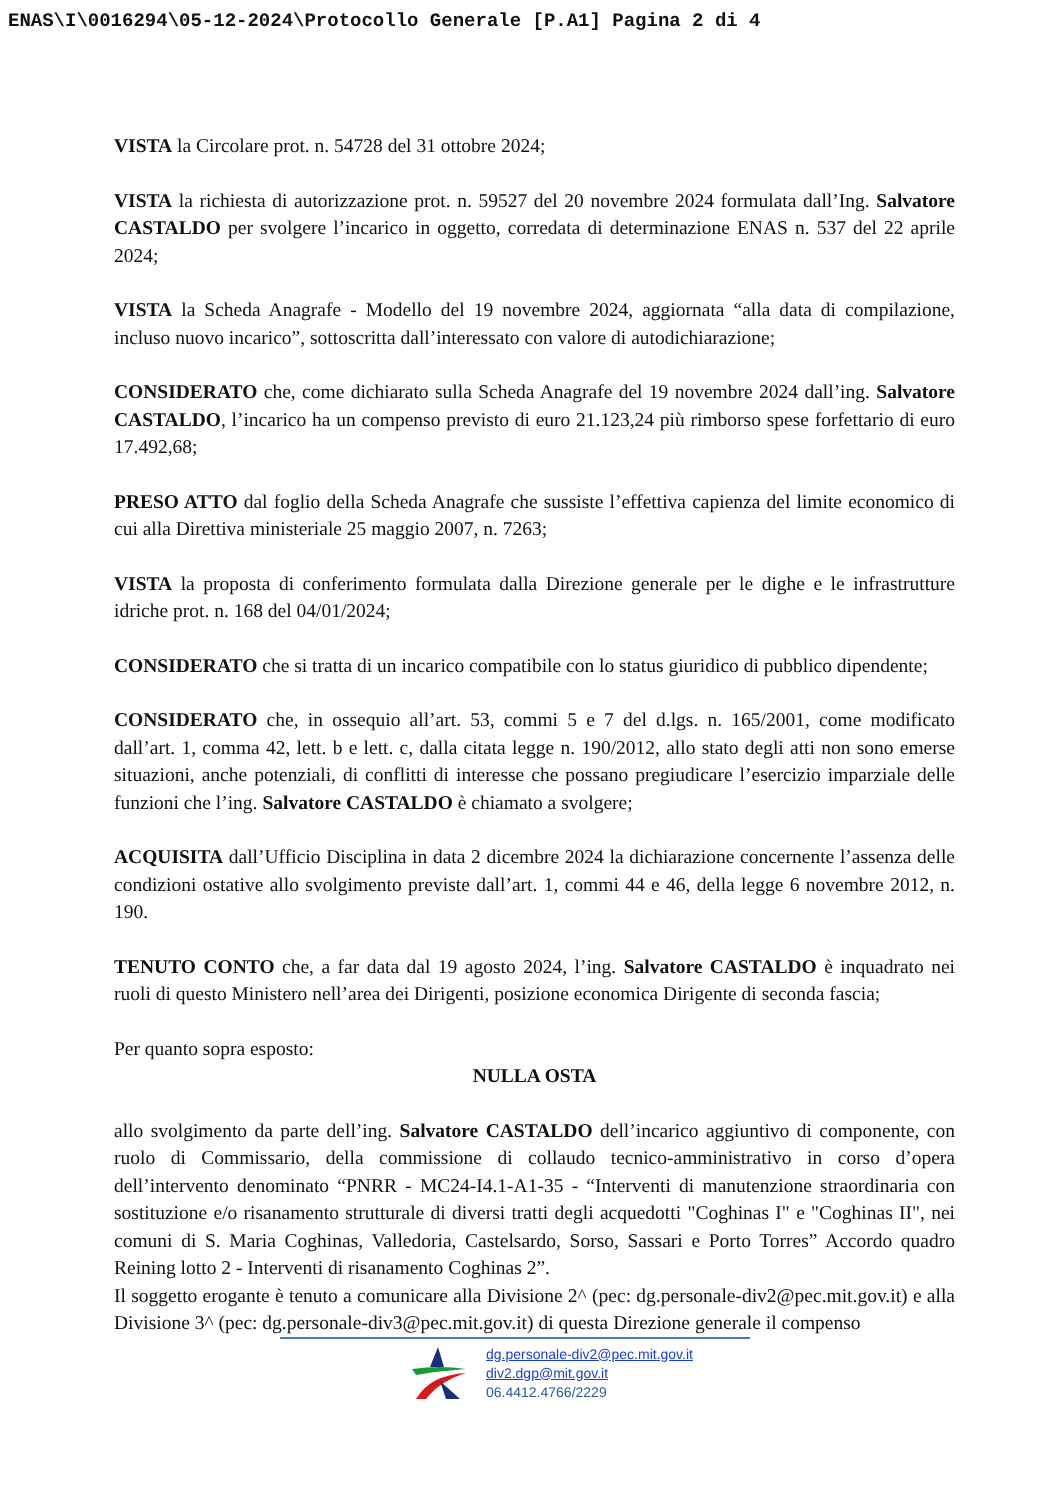ENAS\I\0016294\05-12-2024\Protocollo Generale [P.A1] Pagina 2 di 4
VISTA la Circolare prot. n. 54728 del 31 ottobre 2024;
VISTA la richiesta di autorizzazione prot. n. 59527 del 20 novembre 2024 formulata dall’Ing. Salvatore CASTALDO per svolgere l’incarico in oggetto, corredata di determinazione ENAS n. 537 del 22 aprile 2024;
VISTA la Scheda Anagrafe - Modello del 19 novembre 2024, aggiornata “alla data di compilazione, incluso nuovo incarico”, sottoscritta dall’interessato con valore di autodichiarazione;
CONSIDERATO che, come dichiarato sulla Scheda Anagrafe del 19 novembre 2024 dall’ing. Salvatore CASTALDO, l’incarico ha un compenso previsto di euro 21.123,24 più rimborso spese forfettario di euro 17.492,68;
PRESO ATTO dal foglio della Scheda Anagrafe che sussiste l’effettiva capienza del limite economico di cui alla Direttiva ministeriale 25 maggio 2007, n. 7263;
VISTA la proposta di conferimento formulata dalla Direzione generale per le dighe e le infrastrutture idriche prot. n. 168 del 04/01/2024;
CONSIDERATO che si tratta di un incarico compatibile con lo status giuridico di pubblico dipendente;
CONSIDERATO che, in ossequio all’art. 53, commi 5 e 7 del d.lgs. n. 165/2001, come modificato dall’art. 1, comma 42, lett. b e lett. c, dalla citata legge n. 190/2012, allo stato degli atti non sono emerse situazioni, anche potenziali, di conflitti di interesse che possano pregiudicare l’esercizio imparziale delle funzioni che l’ing. Salvatore CASTALDO è chiamato a svolgere;
ACQUISITA dall’Ufficio Disciplina in data 2 dicembre 2024 la dichiarazione concernente l’assenza delle condizioni ostative allo svolgimento previste dall’art. 1, commi 44 e 46, della legge 6 novembre 2012, n. 190.
TENUTO CONTO che, a far data dal 19 agosto 2024, l’ing. Salvatore CASTALDO è inquadrato nei ruoli di questo Ministero nell’area dei Dirigenti, posizione economica Dirigente di seconda fascia;
Per quanto sopra esposto:
NULLA OSTA
allo svolgimento da parte dell’ing. Salvatore CASTALDO dell’incarico aggiuntivo di componente, con ruolo di Commissario, della commissione di collaudo tecnico-amministrativo in corso d’opera dell’intervento denominato “PNRR - MC24-I4.1-A1-35 - “Interventi di manutenzione straordinaria con sostituzione e/o risanamento strutturale di diversi tratti degli acquedotti "Coghinas I" e "Coghinas II", nei comuni di S. Maria Coghinas, Valledoria, Castelsardo, Sorso, Sassari e Porto Torres” Accordo quadro Reining lotto 2 - Interventi di risanamento Coghinas 2”.
Il soggetto erogante è tenuto a comunicare alla Divisione 2^ (pec: dg.personale-div2@pec.mit.gov.it) e alla Divisione 3^ (pec: dg.personale-div3@pec.mit.gov.it) di questa Direzione generale il compenso
dg.personale-div2@pec.mit.gov.it
div2.dgp@mit.gov.it
06.4412.4766/2229